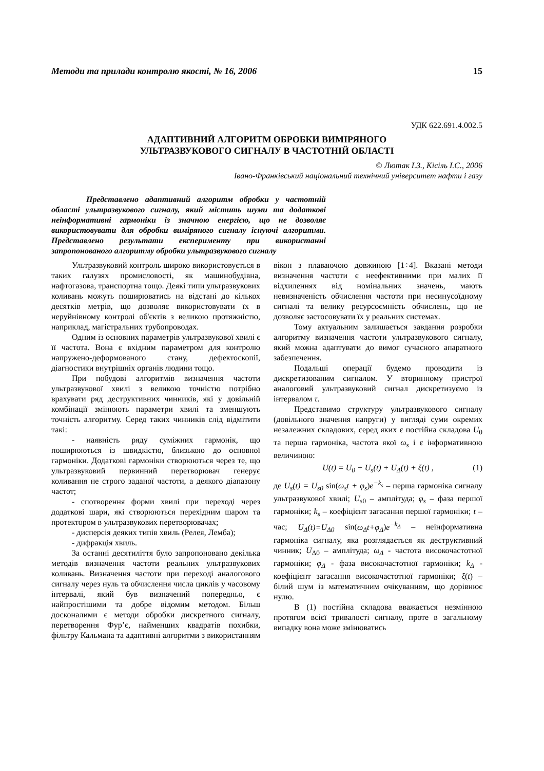Методи та прилади контролю якості, № 16, 2006 15
УДК 622.691.4.002.5
АДАПТИВНИЙ АЛГОРИТМ ОБРОБКИ ВИМІРЯНОГО
УЛЬТРАЗВУКОВОГО СИГНАЛУ В ЧАСТОТНІЙ ОБЛАСТІ
© Лютак І.З., Кісіль І.С., 2006
Івано-Франківський національний технічний університет нафти і газу
Представлено адаптивний алгоритм обробки у частотній області ультразвукового сигналу, який містить шуми та додаткові неінформативні гармоніки із значною енергією, що не дозволяє використовувати для обробки виміряного сигналу існуючі алгоритми. Представлено результати експерименту при використанні запропонованого алгоритму обробки ультразвукового сигналу
Ультразвуковий контроль широко використовується в таких галузях промисловості, як машинобудівна, нафтогазова, транспортна тощо. Деякі типи ультразвукових коливань можуть поширюватись на відстані до кількох десятків метрів, що дозволяє використовувати їх в неруйнівному контролі об'єктів з великою протяжністю, наприклад, магістральних трубопроводах.
Одним із основних параметрів ультразвукової хвилі є її частота. Вона є вхідним параметром для контролю напружено-деформованого стану, дефектоскопії, діагностики внутрішніх органів людини тощо.
При побудові алгоритмів визначення частоти ультразвукової хвилі з великою точністю потрібно врахувати ряд деструктивних чинників, які у довільній комбінації змінюють параметри хвилі та зменшують точність алгоритму. Серед таких чинників слід відмітити такі:
- наявність ряду суміжних гармонік, що поширюються із швидкістю, близькою до основної гармоніки. Додаткові гармоніки створюються через те, що ультразвуковий первинний перетворювач генерує коливання не строго заданої частоти, а деякого діапазону частот;
- спотворення форми хвилі при переході через додаткові шари, які створюються перехідним шаром та протектором в ультразвукових перетворювачах;
- дисперсія деяких типів хвиль (Релея, Лемба);
- дифракція хвиль.
За останні десятиліття було запропоновано декілька методів визначення частоти реальних ультразвукових коливань. Визначення частоти при переході аналогового сигналу через нуль та обчислення числа циклів у часовому інтервалі, який був визначений попередньо, є найпростішими та добре відомим методом. Більш досконалими є методи обробки дискретного сигналу, перетворення Фур’є, найменших квадратів похибки, фільтру Кальмана та адаптивні алгоритми з використанням вікон з плаваючою довжиною [1÷4]. Вказані методи визначення частоти є неефективними при малих її відхиленнях від номінальних значень, мають невизначеність обчислення частоти при несинусоїдному сигналі та велику ресурсоємність обчислень, що не дозволяє застосовувати їх у реальних системах.
Тому актуальним залишається завдання розробки алгоритму визначення частоти ультразвукового сигналу, який можна адаптувати до вимог сучасного апаратного забезпечення.
Подальші операції будемо проводити із дискретизованим сигналом. У вторинному пристрої аналоговий ультразвуковий сигнал дискретизуємо із інтервалом τ.
Представимо структуру ультразвукового сигналу (довільного значення напруги) у вигляді суми окремих незалежних складових, серед яких є постійна складова U<sub>0</sub> та перша гармоніка, частота якої ω<sub>s</sub> і є інформативною величиною:
U(t) = U<sub>0</sub> + U<sub>s</sub>(t) + U<sub>Δ</sub>(t) + ξ(t) , (1)
де U<sub>s</sub>(t) = U<sub>s0</sub> sin(ω<sub>s</sub>t + φ<sub>s</sub>)e<sup>−k<sub>s</sub></sup> – перша гармоніка сигналу ультразвукової хвилі; U<sub>s</sub><sub>0</sub> – амплітуда; φ<sub>s</sub> – фаза першої гармоніки; k<sub>s</sub> – коефіцієнт загасання першої гармоніки; t – час; U<sub>Δ</sub>(t)=U<sub>Δ0</sub> sin(ω<sub>Δ</sub>t+φ<sub>Δ</sub>)e<sup>−k<sub>Δ</sub></sup> – неінформативна гармоніка сигналу, яка розглядається як деструктивний чинник; U<sub>Δ0</sub> – амплітуда; ω<sub>Δ</sub> - частота високочастотної гармоніки; φ<sub>Δ</sub> - фаза високочастотної гармоніки; k<sub>Δ</sub> - коефіцієнт загасання високочастотної гармоніки; ξ(t) – білий шум із математичним очікуванням, що дорівнює нулю.
В (1) постійна складова вважається незмінною протягом всієї тривалості сигналу, проте в загальному випадку вона може змінюватись